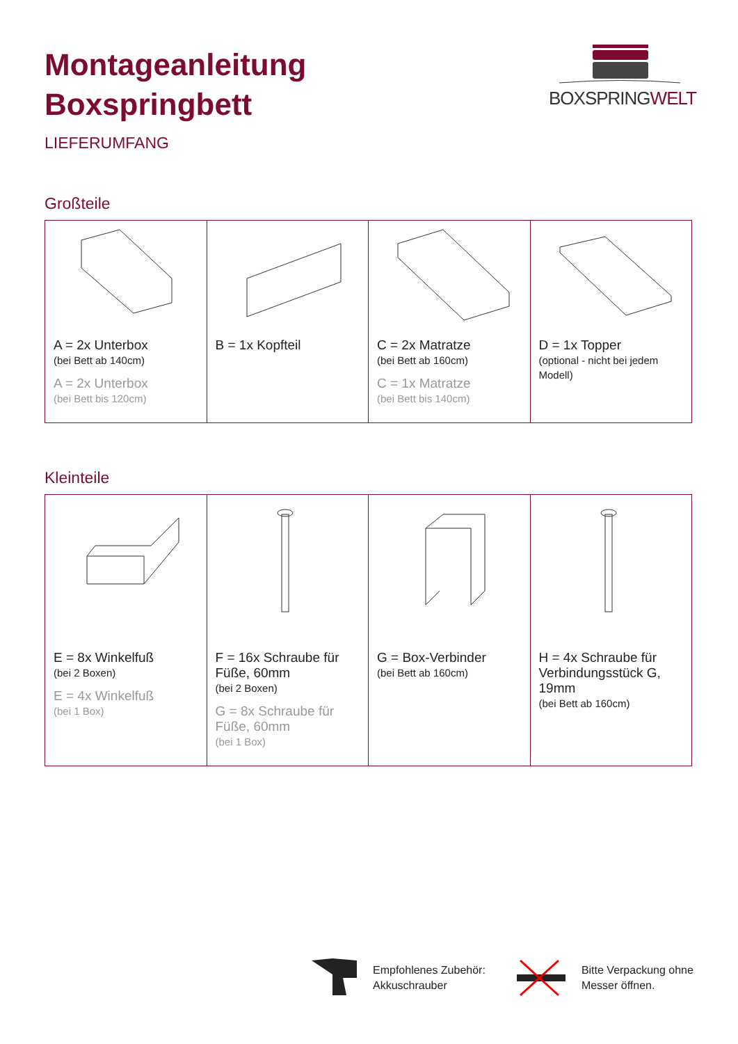Montageanleitung
Boxspringbett
LIEFERUMFANG
BOXSPRINGWELT
Großteile
| A = 2x Unterbox (bei Bett ab 140cm) A = 2x Unterbox (bei Bett bis 120cm) | B = 1x Kopfteil | C = 2x Matratze (bei Bett ab 160cm) C = 1x Matratze (bei Bett bis 140cm) | D = 1x Topper (optional - nicht bei jedem Modell) |
Kleinteile
| E = 8x Winkelfuß (bei 2 Boxen) E = 4x Winkelfuß (bei 1 Box) | F = 16x Schraube für Füße, 60mm (bei 2 Boxen) G = 8x Schraube für Füße, 60mm (bei 1 Box) | G = Box-Verbinder (bei Bett ab 160cm) | H = 4x Schraube für Verbindungsstück G, 19mm (bei Bett ab 160cm) |
Empfohlenes Zubehör:
Akkuschrauber
Bitte Verpackung ohne
Messer öffnen.